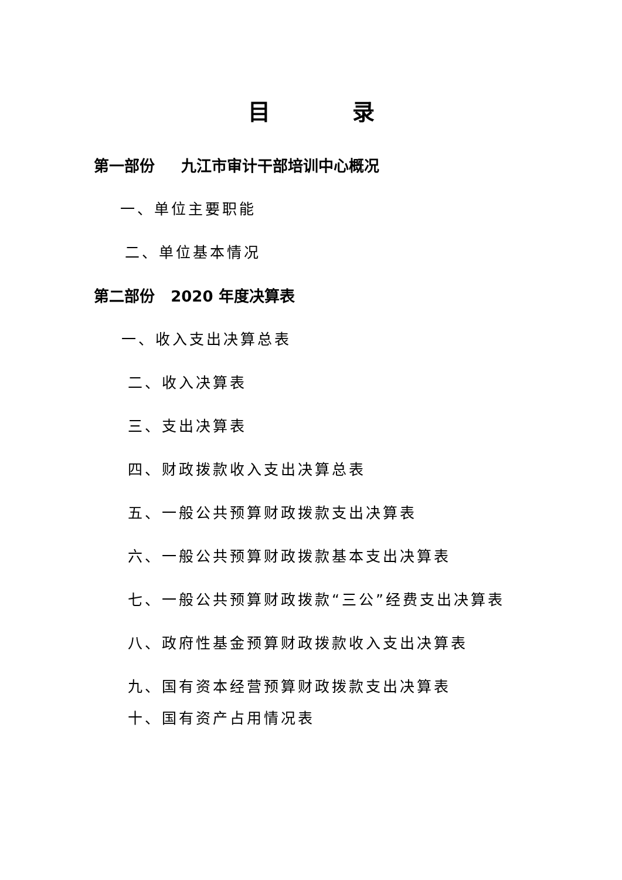目录
第一部份 九江市审计干部培训中心概况
一、单位主要职能
二、单位基本情况
第二部份 2020 年度决算表
一、收入支出决算总表
二、收入决算表
三、支出决算表
四、财政拨款收入支出决算总表
五、一般公共预算财政拨款支出决算表
六、一般公共预算财政拨款基本支出决算表
七、一般公共预算财政拨款“三公”经费支出决算表
八、政府性基金预算财政拨款收入支出决算表
九、国有资本经营预算财政拨款支出决算表
十、国有资产占用情况表